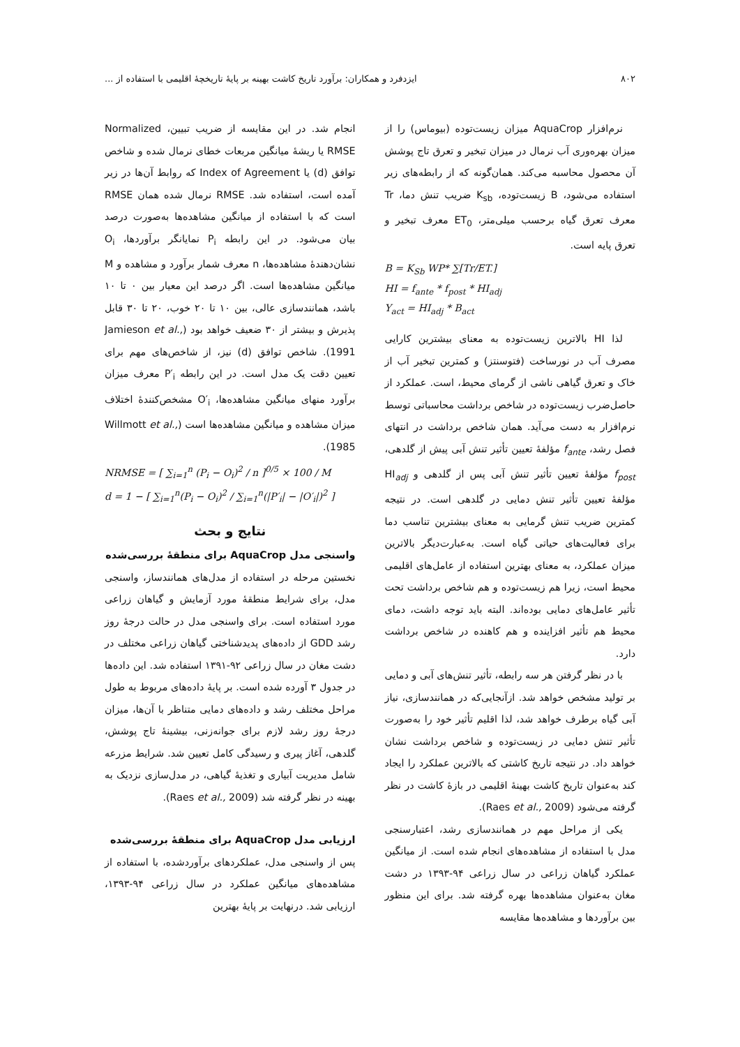۸۰۲ ایزدفرد و همکاران: برآورد تاریخ کاشت بهینه بر پایهٔ تاریخچهٔ اقلیمی با استفاده از ...
نرم‌افزار AquaCrop میزان زیست‌توده (بیوماس) را از میزان بهره‌وری آب نرمال در میزان تبخیر و تعرق تاج پوشش آن محصول محاسبه می‌کند. همان‌گونه که از رابطه‌های زیر استفاده می‌شود، B زیست‌توده، K<sub>sb</sub> ضریب تنش دما، Tr معرف تعرق گیاه برحسب میلی‌متر، ET<sub>0</sub> معرف تبخیر و تعرق پایه است.
B = K<sub>Sb</sub> WP* ∑[Tr/ET.]
HI = f<sub>ante</sub> * f<sub>post</sub> * HI<sub>adj</sub>
Y<sub>act</sub> = HI<sub>adj</sub> * B<sub>act</sub>
لذا HI بالاترین زیست‌توده به معنای بیشترین کارایی مصرف آب در نورساخت (فتوسنتز) و کمترین تبخیر آب از خاک و تعرق گیاهی ناشی از گرمای محیط، است. عملکرد از حاصل‌ضرب زیست‌توده در شاخص برداشت محاسباتی توسط نرم‌افزار به دست می‌آید. همان شاخص برداشت در انتهای فصل رشد، f<sub>ante</sub> مؤلفهٔ تعیین تأثیر تنش آبی پیش از گلدهی، f<sub>post</sub> مؤلفهٔ تعیین تأثیر تنش آبی پس از گلدهی و HI<sub>adj</sub> مؤلفهٔ تعیین تأثیر تنش دمایی در گلدهی است. در نتیجه کمترین ضریب تنش گرمایی به معنای بیشترین تناسب دما برای فعالیت‌های حیاتی گیاه است. به‌عبارت‌دیگر بالاترین میزان عملکرد، به معنای بهترین استفاده از عامل‌های اقلیمی محیط است، زیرا هم زیست‌توده و هم شاخص برداشت تحت تأثیر عامل‌های دمایی بوده‌اند. البته باید توجه داشت، دمای محیط هم تأثیر افزاینده و هم کاهنده در شاخص برداشت دارد.
با در نظر گرفتن هر سه رابطه، تأثیر تنش‌های آبی و دمایی بر تولید مشخص خواهد شد. ازآنجایی‌که در همانندسازی، نیاز آبی گیاه برطرف خواهد شد، لذا اقلیم تأثیر خود را به‌صورت تأثیر تنش دمایی در زیست‌توده و شاخص برداشت نشان خواهد داد. در نتیجه تاریخ کاشتی که بالاترین عملکرد را ایجاد کند به‌عنوان تاریخ کاشت بهینهٔ اقلیمی در بازهٔ کاشت در نظر گرفته می‌شود (Raes et al., 2009).
یکی از مراحل مهم در همانندسازی رشد، اعتبارسنجی مدل با استفاده از مشاهده‌های انجام شده است. از میانگین عملکرد گیاهان زراعی در سال زراعی ۹۴-۱۳۹۳ در دشت مغان به‌عنوان مشاهده‌ها بهره گرفته شد. برای این منظور بین برآوردها و مشاهده‌ها مقایسه
انجام شد. در این مقایسه از ضریب تبیین، Normalized RMSE یا ریشهٔ میانگین مربعات خطای نرمال شده و شاخص توافق (d) یا Index of Agreement که روابط آن‌ها در زیر آمده است، استفاده شد. RMSE نرمال شده همان RMSE است که با استفاده از میانگین مشاهده‌ها به‌صورت درصد بیان می‌شود. در این رابطه P<sub>i</sub> نمایانگر برآوردها، O<sub>i</sub> نشان‌دهندهٔ مشاهده‌ها، n معرف شمار برآورد و مشاهده و M میانگین مشاهده‌ها است. اگر درصد این معیار بین ۰ تا ۱۰ باشد، همانندسازی عالی، بین ۱۰ تا ۲۰ خوب، ۲۰ تا ۳۰ قابل پذیرش و بیشتر از ۳۰ ضعیف خواهد بود (Jamieson et al., 1991). شاخص توافق (d) نیز، از شاخص‌های مهم برای تعیین دقت یک مدل است. در این رابطه P′<sub>i</sub> معرف میزان برآورد منهای میانگین مشاهده‌ها، O′<sub>i</sub> مشخص‌کنندهٔ اختلاف میزان مشاهده و میانگین مشاهده‌ها است (Willmott et al., 1985).
NRMSE = [ ∑<sub>i=1</sub><sup>n</sup> (P<sub>i</sub> − O<sub>i</sub>)<sup>2</sup> / n ]<sup>0/5</sup> × 100 / M
d = 1 − [ ∑<sub>i=1</sub><sup>n</sup>(P<sub>i</sub> − O<sub>i</sub>)<sup>2</sup> / ∑<sub>i=1</sub><sup>n</sup>(|P′<sub>i</sub>| − |O′<sub>i</sub>|)<sup>2</sup> ]
نتایج و بحث
واسنجی مدل AquaCrop برای منطقهٔ بررسی‌شده
نخستین مرحله در استفاده از مدل‌های همانندساز، واسنجی مدل، برای شرایط منطقهٔ مورد آزمایش و گیاهان زراعی مورد استفاده است. برای واسنجی مدل در حالت درجهٔ روز رشد GDD از داده‌های پدیدشناختی گیاهان زراعی مختلف در دشت مغان در سال زراعی ۹۲-۱۳۹۱ استفاده شد. این داده‌ها در جدول ۳ آورده شده است. بر پایهٔ داده‌های مربوط به طول مراحل مختلف رشد و داده‌های دمایی متناظر با آن‌ها، میزان درجهٔ روز رشد لازم برای جوانه‌زنی، بیشینهٔ تاج پوشش، گلدهی، آغاز پیری و رسیدگی کامل تعیین شد. شرایط مزرعه شامل مدیریت آبیاری و تغذیهٔ گیاهی، در مدل‌سازی نزدیک به بهینه در نظر گرفته شد (Raes et al., 2009).
ارزیابی مدل AquaCrop برای منطقهٔ بررسی‌شده
پس از واسنجی مدل، عملکردهای برآوردشده، با استفاده از مشاهده‌های میانگین عملکرد در سال زراعی ۹۴-۱۳۹۳، ارزیابی شد. درنهایت بر پایهٔ بهترین